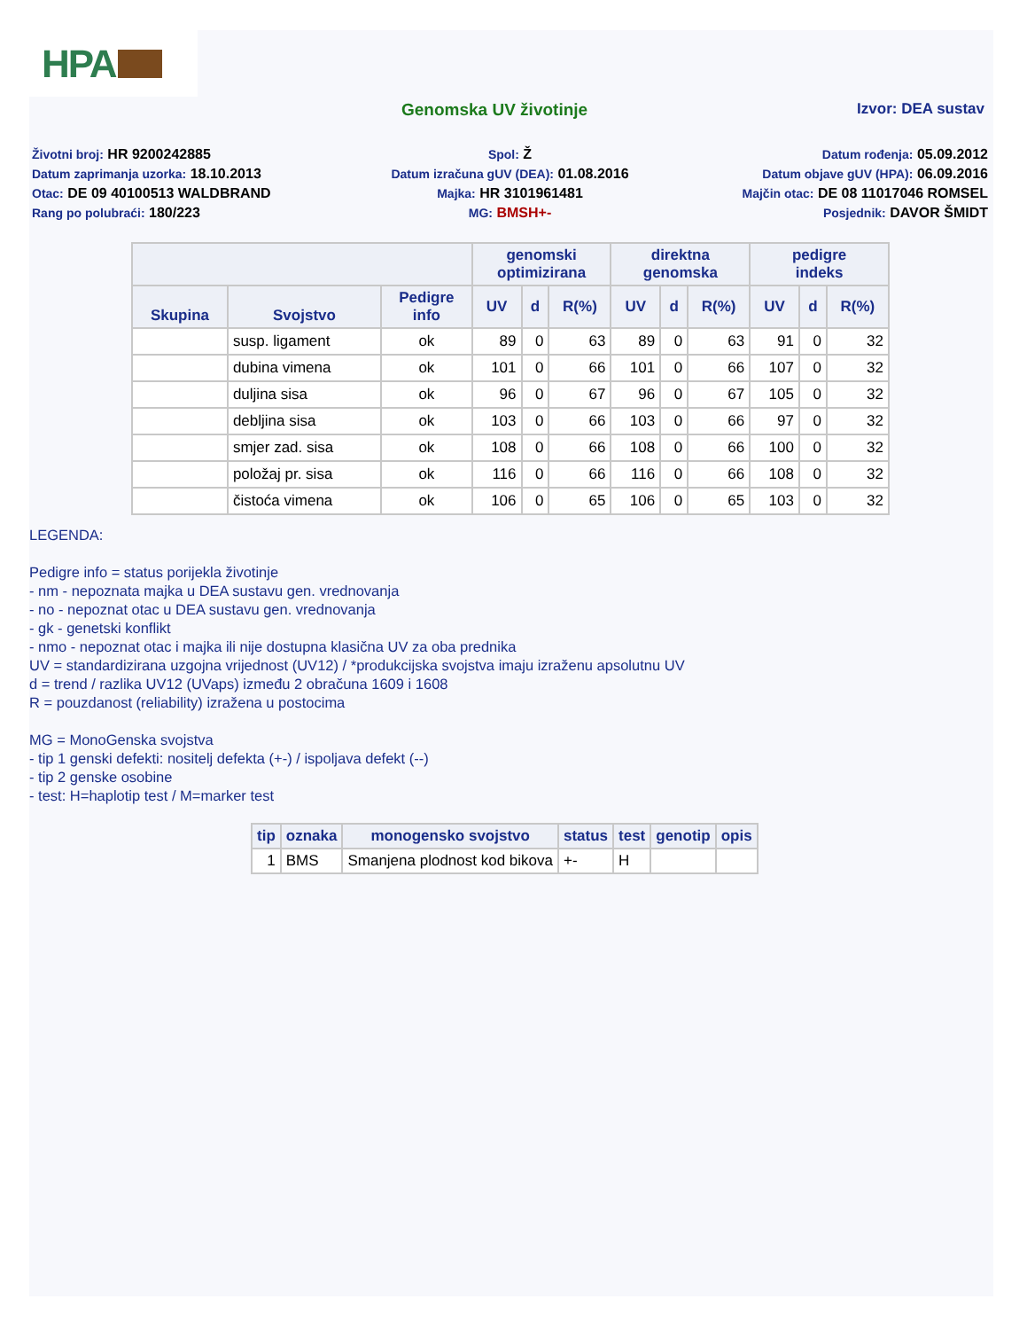HPA
Genomska UV životinje Izvor: DEA sustav
Životni broj: HR 9200242885
Spol: Ž
Datum rođenja: 05.09.2012
Datum zaprimanja uzorka: 18.10.2013
Datum izračuna gUV (DEA): 01.08.2016
Datum objave gUV (HPA): 06.09.2016
Otac: DE 09 40100513 WALDBRAND
Majka: HR 3101961481
Majčin otac: DE 08 11017046 ROMSEL
Rang po polubraći: 180/223
MG: BMSH+-
Posjednik: DAVOR ŠMIDT
| | | | genomski optimizirana | | | direktna genomska | | | pedigre indeks | | |
| --- | --- | --- | --- | --- | --- | --- | --- | --- | --- | --- | --- |
| Skupina | Svojstvo | Pedigre info | UV | d | R(%) | UV | d | R(%) | UV | d | R(%) |
| | susp. ligament | ok | 89 | 0 | 63 | 89 | 0 | 63 | 91 | 0 | 32 |
| | dubina vimena | ok | 101 | 0 | 66 | 101 | 0 | 66 | 107 | 0 | 32 |
| | duljina sisa | ok | 96 | 0 | 67 | 96 | 0 | 67 | 105 | 0 | 32 |
| | debljina sisa | ok | 103 | 0 | 66 | 103 | 0 | 66 | 97 | 0 | 32 |
| | smjer zad. sisa | ok | 108 | 0 | 66 | 108 | 0 | 66 | 100 | 0 | 32 |
| | položaj pr. sisa | ok | 116 | 0 | 66 | 116 | 0 | 66 | 108 | 0 | 32 |
| | čistoća vimena | ok | 106 | 0 | 65 | 106 | 0 | 65 | 103 | 0 | 32 |
LEGENDA:
Pedigre info = status porijekla životinje
- nm - nepoznata majka u DEA sustavu gen. vrednovanja
- no - nepoznat otac u DEA sustavu gen. vrednovanja
- gk - genetski konflikt
- nmo - nepoznat otac i majka ili nije dostupna klasična UV za oba prednika
UV = standardizirana uzgojna vrijednost (UV12) / *produkcijska svojstva imaju izraženu apsolutnu UV
d = trend / razlika UV12 (UVaps) između 2 obračuna 1609 i 1608
R = pouzdanost (reliability) izražena u postocima
MG = MonoGenska svojstva
- tip 1 genski defekti: nositelj defekta (+-) / ispoljava defekt (--)
- tip 2 genske osobine
- test: H=haplotip test / M=marker test
| tip | oznaka | monogensko svojstvo | status | test | genotip | opis |
| --- | --- | --- | --- | --- | --- | --- |
| 1 | BMS | Smanjena plodnost kod bikova | +- | H | | |